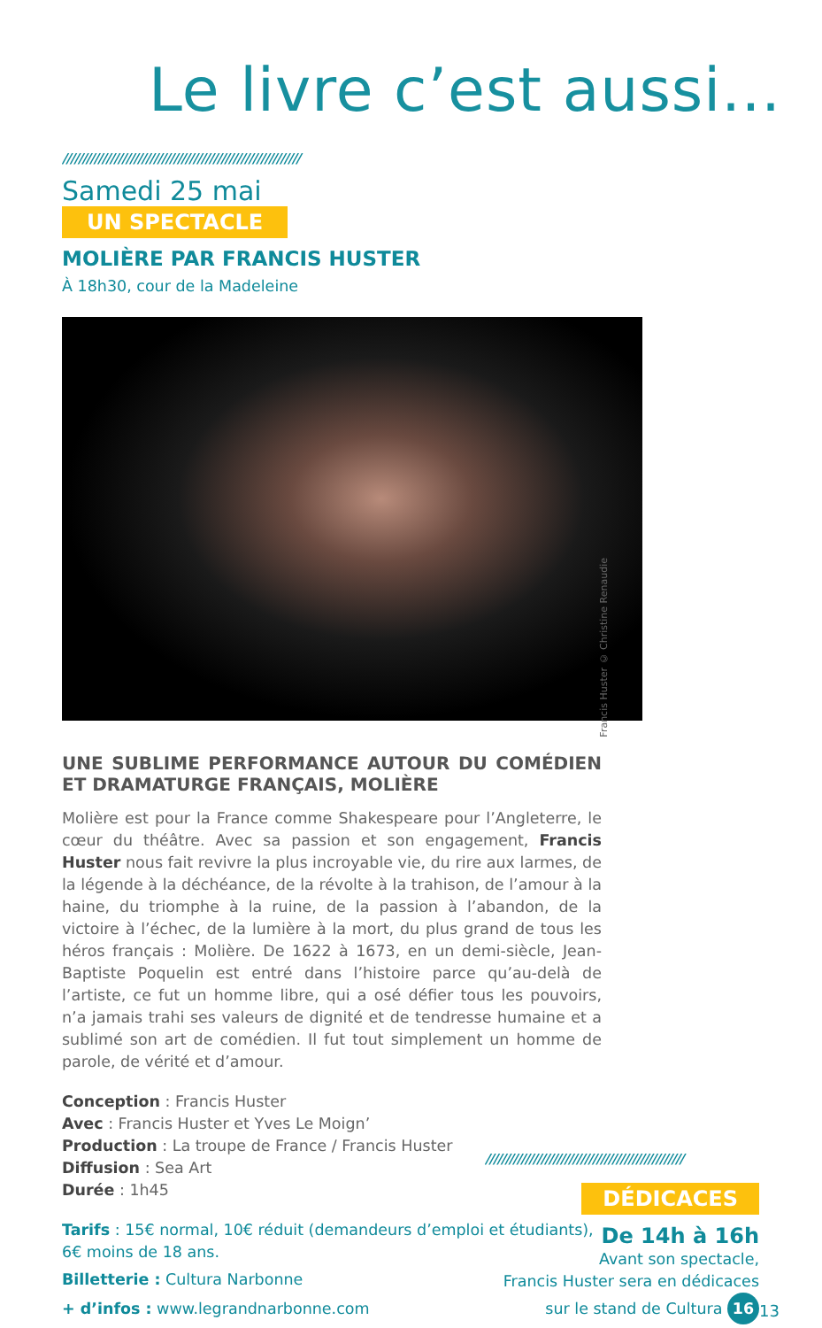Le livre c’est aussi...
////////////////////////////////////////////////////////////
Samedi 25 mai
UN SPECTACLE
MOLIÈRE PAR FRANCIS HUSTER
À 18h30, cour de la Madeleine
UNE SUBLIME PERFORMANCE AUTOUR DU COMÉDIEN ET DRAMATURGE FRANÇAIS, MOLIÈRE
Molière est pour la France comme Shakespeare pour l’Angleterre, le cœur du théâtre. Avec sa passion et son engagement, Francis Huster nous fait revivre la plus incroyable vie, du rire aux larmes, de la légende à la déchéance, de la révolte à la trahison, de l’amour à la haine, du triomphe à la ruine, de la passion à l’abandon, de la victoire à l’échec, de la lumière à la mort, du plus grand de tous les héros français : Molière. De 1622 à 1673, en un demi-siècle, Jean-Baptiste Poquelin est entré dans l’histoire parce qu’au-delà de l’artiste, ce fut un homme libre, qui a osé défier tous les pouvoirs, n’a jamais trahi ses valeurs de dignité et de tendresse humaine et a sublimé son art de comédien. Il fut tout simplement un homme de parole, de vérité et d’amour.
Conception : Francis Huster
Avec : Francis Huster et Yves Le Moign’
Production : La troupe de France / Francis Huster
Diffusion : Sea Art
Durée : 1h45
Tarifs : 15€ normal, 10€ réduit (demandeurs d’emploi et étudiants), 6€ moins de 18 ans.
Billetterie : Cultura Narbonne
+ d’infos : www.legrandnarbonne.com
Francis Huster © Christine Renaudie
//////////////////////////////////////////////////
DÉDICACES
De 14h à 16h
Avant son spectacle,
Francis Huster sera en dédicaces
sur le stand de Cultura 16
13